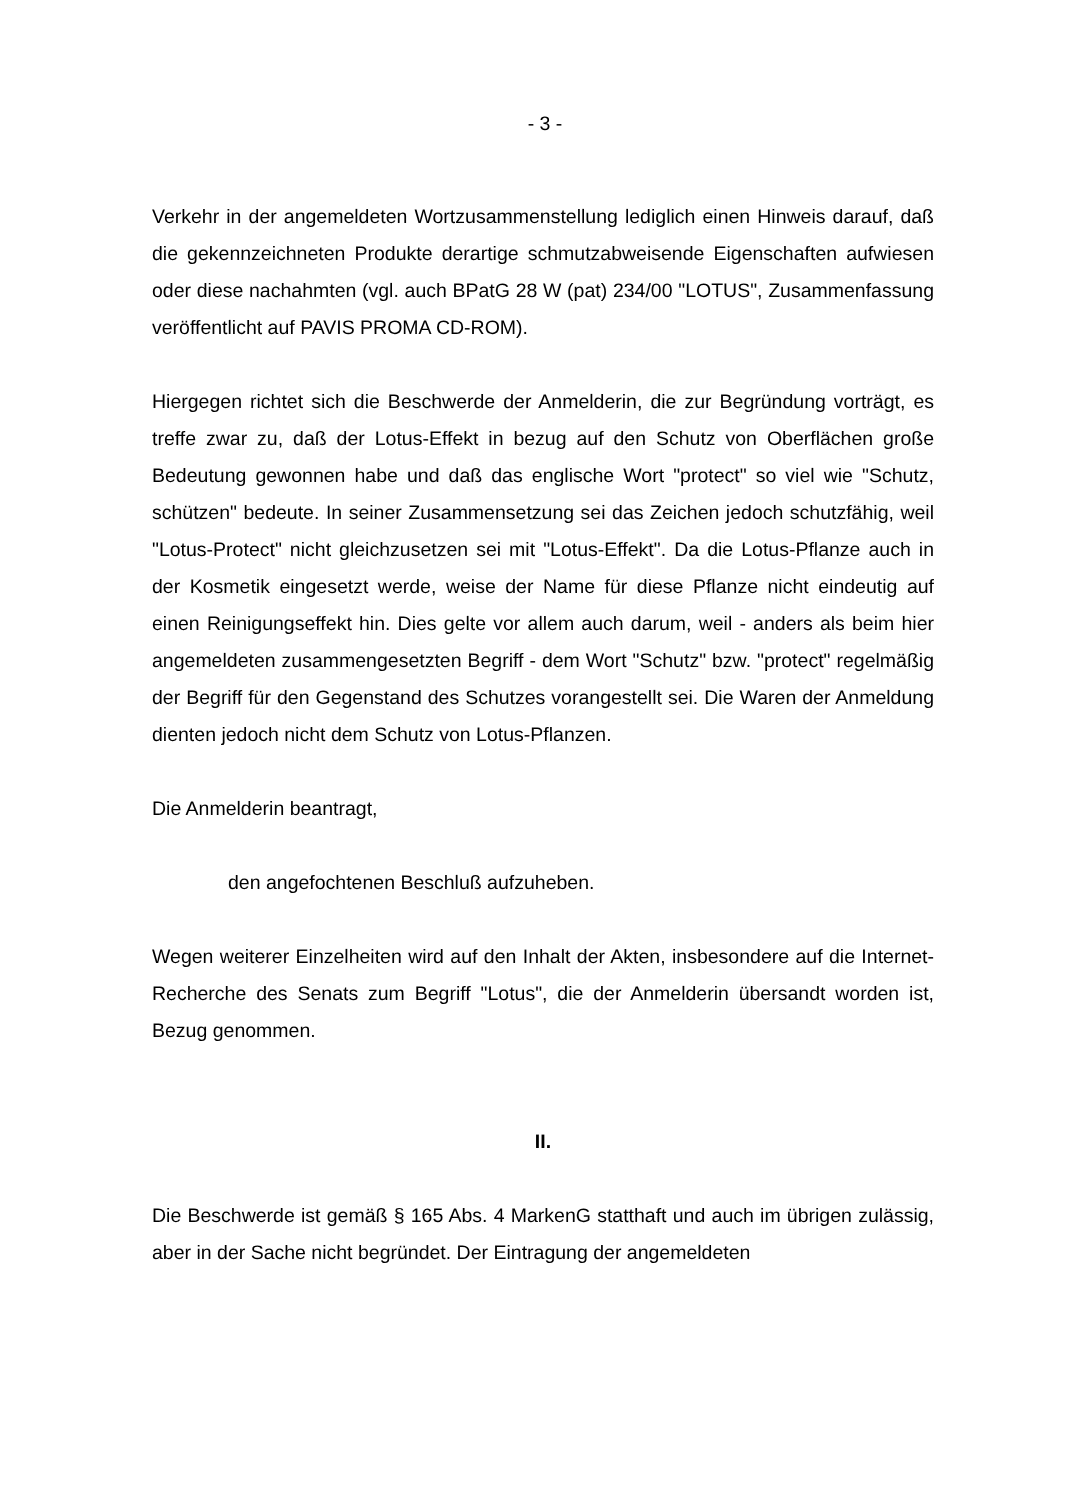- 3 -
Verkehr in der angemeldeten Wortzusammenstellung lediglich einen Hinweis dar­auf, daß die gekennzeichneten Produkte derartige schmutzabweisende Eigen­schaften aufwiesen oder diese nachahmten (vgl. auch BPatG 28 W (pat) 234/00 "LOTUS", Zusammenfassung veröffentlicht auf PAVIS PROMA CD-ROM).
Hiergegen richtet sich die Beschwerde der Anmelderin, die zur Begründung vor­trägt, es treffe zwar zu, daß der Lotus-Effekt in bezug auf den Schutz von Oberflä­chen große Bedeutung gewonnen habe und daß das englische Wort "protect" so viel wie "Schutz, schützen" bedeute. In seiner Zusammensetzung sei das Zeichen jedoch schutzfähig, weil "Lotus-Protect" nicht gleichzusetzen sei mit "Lotus-Effekt". Da die Lotus-Pflanze auch in der Kosmetik eingesetzt werde, weise der Name für diese Pflanze nicht eindeutig auf einen Reinigungseffekt hin. Dies gelte vor allem auch darum, weil - anders als beim hier angemeldeten zusammengesetzten Be­griff - dem Wort "Schutz" bzw. "protect" regelmäßig der Begriff für den Gegenstand des Schutzes vorangestellt sei. Die Waren der Anmeldung dienten jedoch nicht dem Schutz von Lotus-Pflanzen.
Die Anmelderin beantragt,
den angefochtenen Beschluß aufzuheben.
Wegen weiterer Einzelheiten wird auf den Inhalt der Akten, insbesondere auf die Internet-Recherche des Senats zum Begriff "Lotus", die der Anmelderin übersandt worden ist, Bezug genommen.
II.
Die Beschwerde ist gemäß § 165 Abs. 4 MarkenG statthaft und auch im übrigen zulässig, aber in der Sache nicht begründet. Der Eintragung der angemeldeten